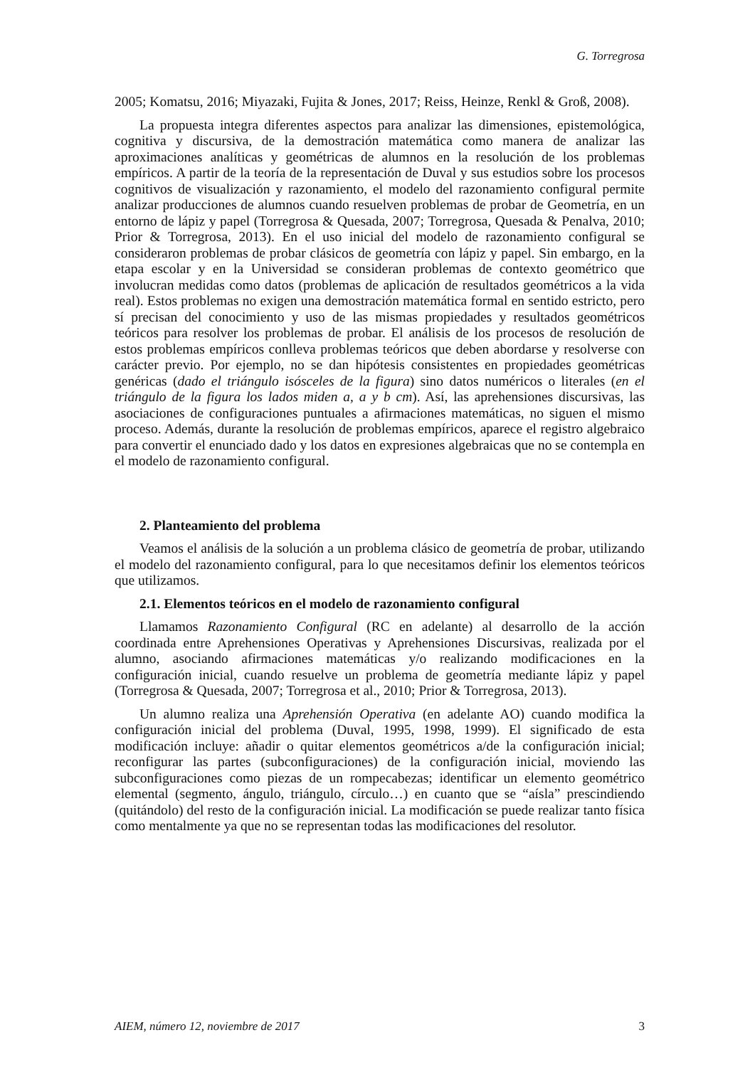G. Torregrosa
2005; Komatsu, 2016; Miyazaki, Fujita & Jones, 2017; Reiss, Heinze, Renkl & Groß, 2008).
La propuesta integra diferentes aspectos para analizar las dimensiones, epistemológica, cognitiva y discursiva, de la demostración matemática como manera de analizar las aproximaciones analíticas y geométricas de alumnos en la resolución de los problemas empíricos. A partir de la teoría de la representación de Duval y sus estudios sobre los procesos cognitivos de visualización y razonamiento, el modelo del razonamiento configural permite analizar producciones de alumnos cuando resuelven problemas de probar de Geometría, en un entorno de lápiz y papel (Torregrosa & Quesada, 2007; Torregrosa, Quesada & Penalva, 2010; Prior & Torregrosa, 2013). En el uso inicial del modelo de razonamiento configural se consideraron problemas de probar clásicos de geometría con lápiz y papel. Sin embargo, en la etapa escolar y en la Universidad se consideran problemas de contexto geométrico que involucran medidas como datos (problemas de aplicación de resultados geométricos a la vida real). Estos problemas no exigen una demostración matemática formal en sentido estricto, pero sí precisan del conocimiento y uso de las mismas propiedades y resultados geométricos teóricos para resolver los problemas de probar. El análisis de los procesos de resolución de estos problemas empíricos conlleva problemas teóricos que deben abordarse y resolverse con carácter previo. Por ejemplo, no se dan hipótesis consistentes en propiedades geométricas genéricas (dado el triángulo isósceles de la figura) sino datos numéricos o literales (en el triángulo de la figura los lados miden a, a y b cm). Así, las aprehensiones discursivas, las asociaciones de configuraciones puntuales a afirmaciones matemáticas, no siguen el mismo proceso. Además, durante la resolución de problemas empíricos, aparece el registro algebraico para convertir el enunciado dado y los datos en expresiones algebraicas que no se contempla en el modelo de razonamiento configural.
2. Planteamiento del problema
Veamos el análisis de la solución a un problema clásico de geometría de probar, utilizando el modelo del razonamiento configural, para lo que necesitamos definir los elementos teóricos que utilizamos.
2.1. Elementos teóricos en el modelo de razonamiento configural
Llamamos Razonamiento Configural (RC en adelante) al desarrollo de la acción coordinada entre Aprehensiones Operativas y Aprehensiones Discursivas, realizada por el alumno, asociando afirmaciones matemáticas y/o realizando modificaciones en la configuración inicial, cuando resuelve un problema de geometría mediante lápiz y papel (Torregrosa & Quesada, 2007; Torregrosa et al., 2010; Prior & Torregrosa, 2013).
Un alumno realiza una Aprehensión Operativa (en adelante AO) cuando modifica la configuración inicial del problema (Duval, 1995, 1998, 1999). El significado de esta modificación incluye: añadir o quitar elementos geométricos a/de la configuración inicial; reconfigurar las partes (subconfiguraciones) de la configuración inicial, moviendo las subconfiguraciones como piezas de un rompecabezas; identificar un elemento geométrico elemental (segmento, ángulo, triángulo, círculo…) en cuanto que se “aísla” prescindiendo (quitándolo) del resto de la configuración inicial. La modificación se puede realizar tanto física como mentalmente ya que no se representan todas las modificaciones del resolutor.
AIEM, número 12, noviembre de 2017 3